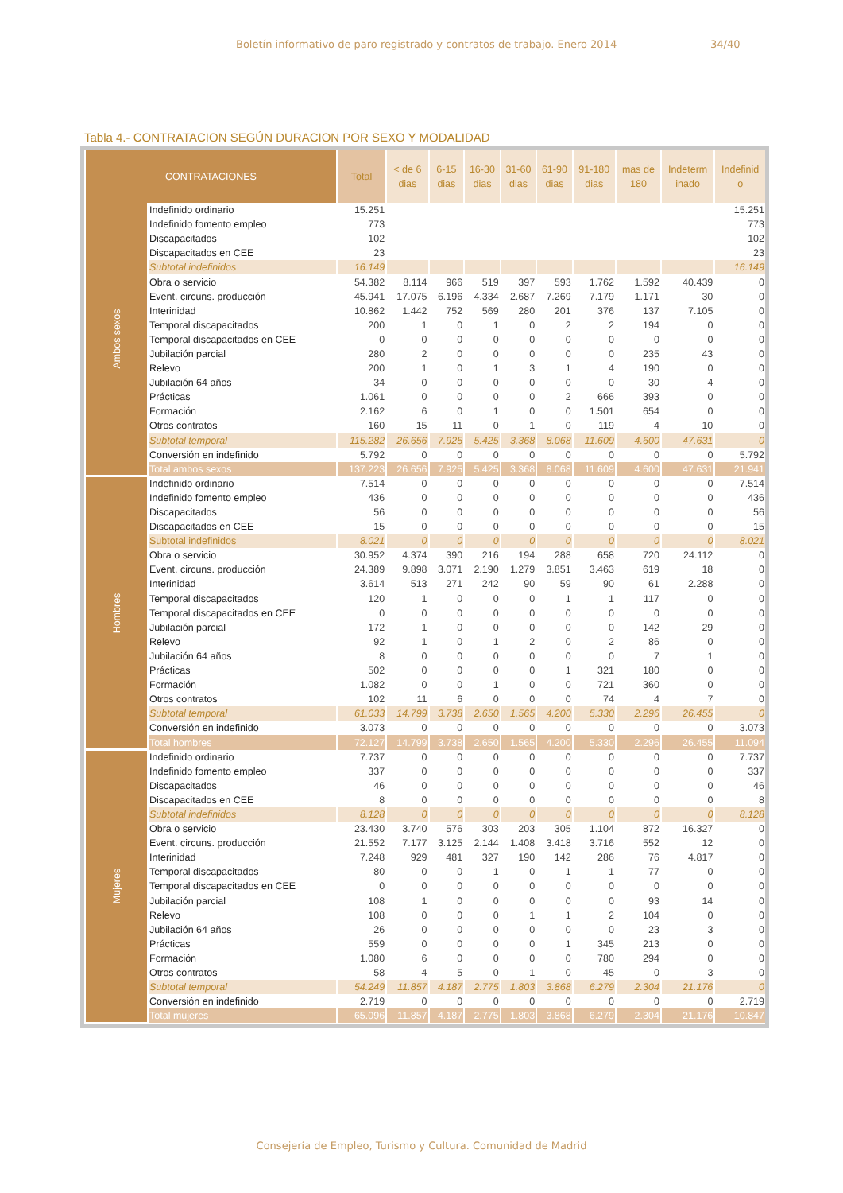Boletín informativo de paro registrado y contratos de trabajo. Enero 2014 34/40
Tabla 4.- CONTRATACION SEGÚN DURACION POR SEXO Y MODALIDAD
| CONTRATACIONES | | Total | < de 6 dias | 6-15 dias | 16-30 dias | 31-60 dias | 61-90 dias | 91-180 dias | mas de 180 | Indeterm inado | Indefinid o |
| --- | --- | --- | --- | --- | --- | --- | --- | --- | --- | --- | --- |
| Ambos sexos | Indefinido ordinario | 15.251 | | | | | | | | | 15.251 |
| | Indefinido fomento empleo | 773 | | | | | | | | | 773 |
| | Discapacitados | 102 | | | | | | | | | 102 |
| | Discapacitados en CEE | 23 | | | | | | | | | 23 |
| | Subtotal indefinidos | 16.149 | | | | | | | | | 16.149 |
| | Obra o servicio | 54.382 | 8.114 | 966 | 519 | 397 | 593 | 1.762 | 1.592 | 40.439 | 0 |
| | Event. circuns. producción | 45.941 | 17.075 | 6.196 | 4.334 | 2.687 | 7.269 | 7.179 | 1.171 | 30 | 0 |
| | Interinidad | 10.862 | 1.442 | 752 | 569 | 280 | 201 | 376 | 137 | 7.105 | 0 |
| | Temporal discapacitados | 200 | 1 | 0 | 1 | 0 | 2 | 2 | 194 | 0 | 0 |
| | Temporal discapacitados en CEE | 0 | 0 | 0 | 0 | 0 | 0 | 0 | 0 | 0 | 0 |
| | Jubilación parcial | 280 | 2 | 0 | 0 | 0 | 0 | 0 | 235 | 43 | 0 |
| | Relevo | 200 | 1 | 0 | 1 | 3 | 1 | 4 | 190 | 0 | 0 |
| | Jubilación 64 años | 34 | 0 | 0 | 0 | 0 | 0 | 0 | 30 | 4 | 0 |
| | Prácticas | 1.061 | 0 | 0 | 0 | 0 | 2 | 666 | 393 | 0 | 0 |
| | Formación | 2.162 | 6 | 0 | 1 | 0 | 0 | 1.501 | 654 | 0 | 0 |
| | Otros contratos | 160 | 15 | 11 | 0 | 1 | 0 | 119 | 4 | 10 | 0 |
| | Subtotal temporal | 115.282 | 26.656 | 7.925 | 5.425 | 3.368 | 8.068 | 11.609 | 4.600 | 47.631 | 0 |
| | Conversión en indefinido | 5.792 | 0 | 0 | 0 | 0 | 0 | 0 | 0 | 0 | 5.792 |
| | Total ambos sexos | 137.223 | 26.656 | 7.925 | 5.425 | 3.368 | 8.068 | 11.609 | 4.600 | 47.631 | 21.941 |
| Hombres | Indefinido ordinario | 7.514 | 0 | 0 | 0 | 0 | 0 | 0 | 0 | 0 | 7.514 |
| | Indefinido fomento empleo | 436 | 0 | 0 | 0 | 0 | 0 | 0 | 0 | 0 | 436 |
| | Discapacitados | 56 | 0 | 0 | 0 | 0 | 0 | 0 | 0 | 0 | 56 |
| | Discapacitados en CEE | 15 | 0 | 0 | 0 | 0 | 0 | 0 | 0 | 0 | 15 |
| | Subtotal indefinidos | 8.021 | 0 | 0 | 0 | 0 | 0 | 0 | 0 | 0 | 8.021 |
| | Obra o servicio | 30.952 | 4.374 | 390 | 216 | 194 | 288 | 658 | 720 | 24.112 | 0 |
| | Event. circuns. producción | 24.389 | 9.898 | 3.071 | 2.190 | 1.279 | 3.851 | 3.463 | 619 | 18 | 0 |
| | Interinidad | 3.614 | 513 | 271 | 242 | 90 | 59 | 90 | 61 | 2.288 | 0 |
| | Temporal discapacitados | 120 | 1 | 0 | 0 | 0 | 1 | 1 | 117 | 0 | 0 |
| | Temporal discapacitados en CEE | 0 | 0 | 0 | 0 | 0 | 0 | 0 | 0 | 0 | 0 |
| | Jubilación parcial | 172 | 1 | 0 | 0 | 0 | 0 | 0 | 142 | 29 | 0 |
| | Relevo | 92 | 1 | 0 | 1 | 2 | 0 | 2 | 86 | 0 | 0 |
| | Jubilación 64 años | 8 | 0 | 0 | 0 | 0 | 0 | 0 | 7 | 1 | 0 |
| | Prácticas | 502 | 0 | 0 | 0 | 0 | 1 | 321 | 180 | 0 | 0 |
| | Formación | 1.082 | 0 | 0 | 1 | 0 | 0 | 721 | 360 | 0 | 0 |
| | Otros contratos | 102 | 11 | 6 | 0 | 0 | 0 | 74 | 4 | 7 | 0 |
| | Subtotal temporal | 61.033 | 14.799 | 3.738 | 2.650 | 1.565 | 4.200 | 5.330 | 2.296 | 26.455 | 0 |
| | Conversión en indefinido | 3.073 | 0 | 0 | 0 | 0 | 0 | 0 | 0 | 0 | 3.073 |
| | Total hombres | 72.127 | 14.799 | 3.738 | 2.650 | 1.565 | 4.200 | 5.330 | 2.296 | 26.455 | 11.094 |
| Mujeres | Indefinido ordinario | 7.737 | 0 | 0 | 0 | 0 | 0 | 0 | 0 | 0 | 7.737 |
| | Indefinido fomento empleo | 337 | 0 | 0 | 0 | 0 | 0 | 0 | 0 | 0 | 337 |
| | Discapacitados | 46 | 0 | 0 | 0 | 0 | 0 | 0 | 0 | 0 | 46 |
| | Discapacitados en CEE | 8 | 0 | 0 | 0 | 0 | 0 | 0 | 0 | 0 | 8 |
| | Subtotal indefinidos | 8.128 | 0 | 0 | 0 | 0 | 0 | 0 | 0 | 0 | 8.128 |
| | Obra o servicio | 23.430 | 3.740 | 576 | 303 | 203 | 305 | 1.104 | 872 | 16.327 | 0 |
| | Event. circuns. producción | 21.552 | 7.177 | 3.125 | 2.144 | 1.408 | 3.418 | 3.716 | 552 | 12 | 0 |
| | Interinidad | 7.248 | 929 | 481 | 327 | 190 | 142 | 286 | 76 | 4.817 | 0 |
| | Temporal discapacitados | 80 | 0 | 0 | 1 | 0 | 1 | 1 | 77 | 0 | 0 |
| | Temporal discapacitados en CEE | 0 | 0 | 0 | 0 | 0 | 0 | 0 | 0 | 0 | 0 |
| | Jubilación parcial | 108 | 1 | 0 | 0 | 0 | 0 | 0 | 93 | 14 | 0 |
| | Relevo | 108 | 0 | 0 | 0 | 1 | 1 | 2 | 104 | 0 | 0 |
| | Jubilación 64 años | 26 | 0 | 0 | 0 | 0 | 0 | 0 | 23 | 3 | 0 |
| | Prácticas | 559 | 0 | 0 | 0 | 0 | 1 | 345 | 213 | 0 | 0 |
| | Formación | 1.080 | 6 | 0 | 0 | 0 | 0 | 780 | 294 | 0 | 0 |
| | Otros contratos | 58 | 4 | 5 | 0 | 1 | 0 | 45 | 0 | 3 | 0 |
| | Subtotal temporal | 54.249 | 11.857 | 4.187 | 2.775 | 1.803 | 3.868 | 6.279 | 2.304 | 21.176 | 0 |
| | Conversión en indefinido | 2.719 | 0 | 0 | 0 | 0 | 0 | 0 | 0 | 0 | 2.719 |
| | Total mujeres | 65.096 | 11.857 | 4.187 | 2.775 | 1.803 | 3.868 | 6.279 | 2.304 | 21.176 | 10.847 |
Consejería de Empleo, Turismo y Cultura. Comunidad de Madrid